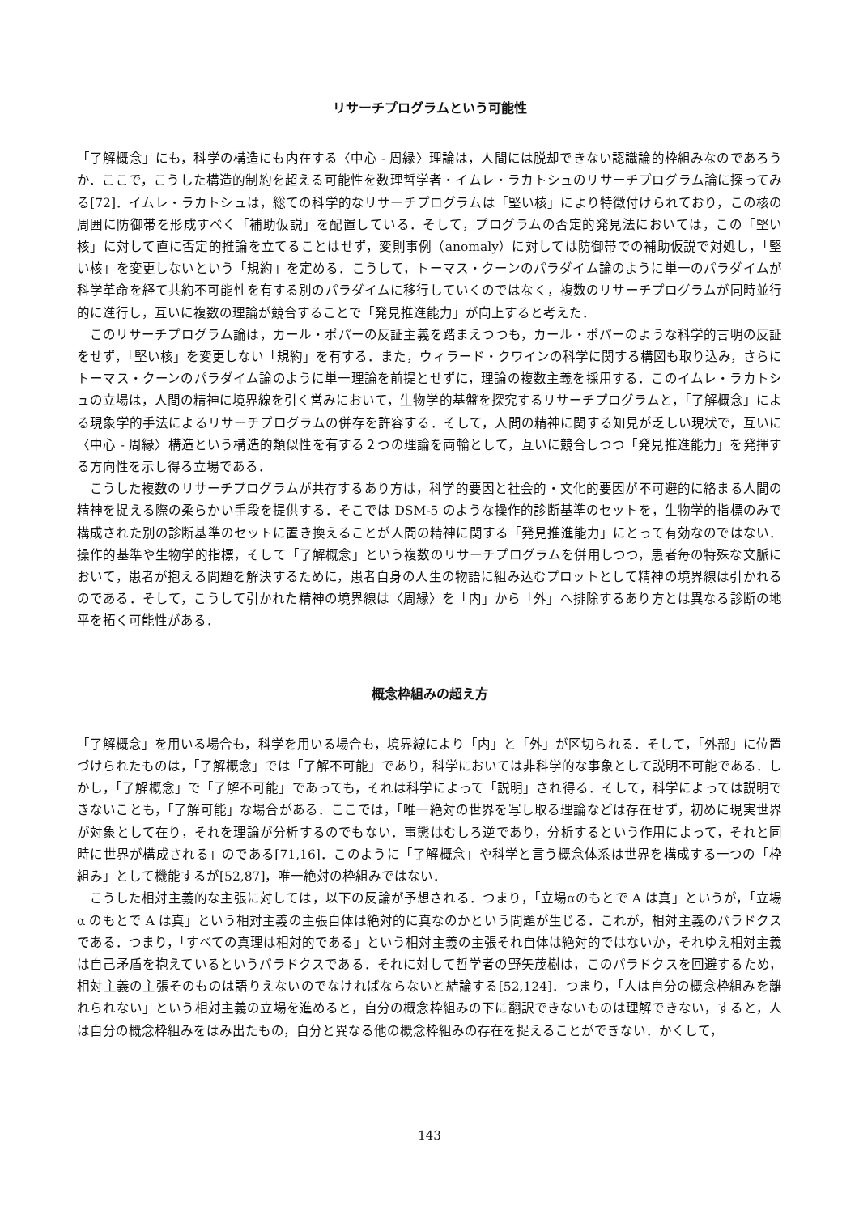リサーチプログラムという可能性
「了解概念」にも，科学の構造にも内在する〈中心 - 周縁〉理論は，人間には脱却できない認識論的枠組みなのであろうか．ここで，こうした構造的制約を超える可能性を数理哲学者・イムレ・ラカトシュのリサーチプログラム論に探ってみる[72]．イムレ・ラカトシュは，総ての科学的なリサーチプログラムは「堅い核」により特徴付けられており，この核の周囲に防御帯を形成すべく「補助仮説」を配置している．そして，プログラムの否定的発見法においては，この「堅い核」に対して直に否定的推論を立てることはせず，変則事例（anomaly）に対しては防御帯での補助仮説で対処し，「堅い核」を変更しないという「規約」を定める．こうして，トーマス・クーンのパラダイム論のように単一のパラダイムが科学革命を経て共約不可能性を有する別のパラダイムに移行していくのではなく，複数のリサーチプログラムが同時並行的に進行し，互いに複数の理論が競合することで「発見推進能力」が向上すると考えた．
このリサーチプログラム論は，カール・ポパーの反証主義を踏まえつつも，カール・ポパーのような科学的言明の反証をせず，「堅い核」を変更しない「規約」を有する．また，ウィラード・クワインの科学に関する構図も取り込み，さらにトーマス・クーンのパラダイム論のように単一理論を前提とせずに，理論の複数主義を採用する．このイムレ・ラカトシュの立場は，人間の精神に境界線を引く営みにおいて，生物学的基盤を探究するリサーチプログラムと，「了解概念」による現象学的手法によるリサーチプログラムの併存を許容する．そして，人間の精神に関する知見が乏しい現状で，互いに〈中心 - 周縁〉構造という構造的類似性を有する２つの理論を両輪として，互いに競合しつつ「発見推進能力」を発揮する方向性を示し得る立場である．
こうした複数のリサーチプログラムが共存するあり方は，科学的要因と社会的・文化的要因が不可避的に絡まる人間の精神を捉える際の柔らかい手段を提供する．そこでは DSM-5 のような操作的診断基準のセットを，生物学的指標のみで構成された別の診断基準のセットに置き換えることが人間の精神に関する「発見推進能力」にとって有効なのではない．操作的基準や生物学的指標，そして「了解概念」という複数のリサーチプログラムを併用しつつ，患者毎の特殊な文脈において，患者が抱える問題を解決するために，患者自身の人生の物語に組み込むプロットとして精神の境界線は引かれるのである．そして，こうして引かれた精神の境界線は〈周縁〉を「内」から「外」へ排除するあり方とは異なる診断の地平を拓く可能性がある．
概念枠組みの超え方
「了解概念」を用いる場合も，科学を用いる場合も，境界線により「内」と「外」が区切られる．そして，「外部」に位置づけられたものは，「了解概念」では「了解不可能」であり，科学においては非科学的な事象として説明不可能である．しかし，「了解概念」で「了解不可能」であっても，それは科学によって「説明」され得る．そして，科学によっては説明できないことも，「了解可能」な場合がある．ここでは，「唯一絶対の世界を写し取る理論などは存在せず，初めに現実世界が対象として在り，それを理論が分析するのでもない．事態はむしろ逆であり，分析するという作用によって，それと同時に世界が構成される」のである[71,16]．このように「了解概念」や科学と言う概念体系は世界を構成する一つの「枠組み」として機能するが[52,87]，唯一絶対の枠組みではない．
こうした相対主義的な主張に対しては，以下の反論が予想される．つまり，「立場αのもとで A は真」というが，「立場 α のもとで A は真」という相対主義の主張自体は絶対的に真なのかという問題が生じる．これが，相対主義のパラドクスである．つまり，「すべての真理は相対的である」という相対主義の主張それ自体は絶対的ではないか，それゆえ相対主義は自己矛盾を抱えているというパラドクスである．それに対して哲学者の野矢茂樹は，このパラドクスを回避するため，相対主義の主張そのものは語りえないのでなければならないと結論する[52,124]．つまり，「人は自分の概念枠組みを離れられない」という相対主義の立場を進めると，自分の概念枠組みの下に翻訳できないものは理解できない，すると，人は自分の概念枠組みをはみ出たもの，自分と異なる他の概念枠組みの存在を捉えることができない．かくして，
143